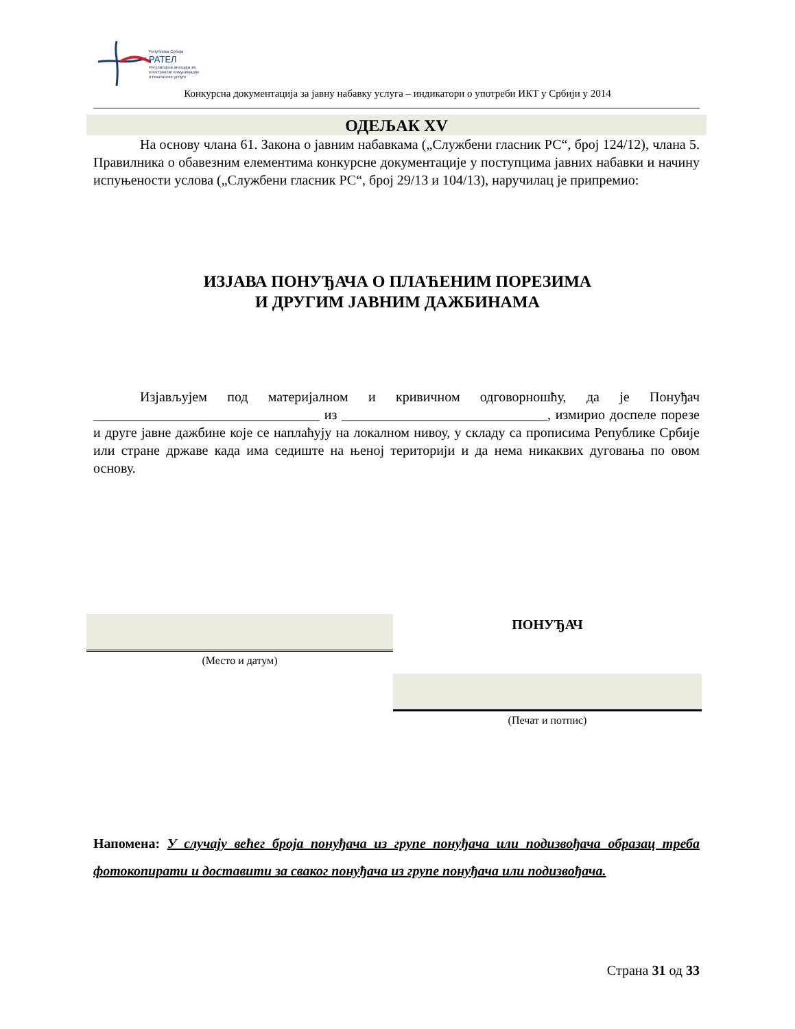Република Србија
РАТЕЛ
Регулаторна агенција за
електронске комуникације
и поштанске услуге
Конкурсна документација за јавну набавку услуга – индикатори о употреби ИКТ у Србији у 2014
ОДЕЉАК XV
На основу члана 61. Закона о јавним набавкама („Службени гласник РС“, број 124/12), члана 5. Правилника о обавезним елементима конкурсне документације у поступцима јавних набавки и начину испуњености услова („Службени гласник РС“, број 29/13 и 104/13), наручилац је припремио:
ИЗЈАВА ПОНУЂАЧА О ПЛАЋЕНИМ ПОРЕЗИМА
И ДРУГИМ ЈАВНИМ ДАЖБИНАМА
Изјављујем под материјалном и кривичном одговорношћу, да је Понуђач _________________________________ из ______________________________, измирио доспеле порезе и друге јавне дажбине које се наплаћују на локалном нивоу, у складу са прописима Републике Србије или стране државе када има седиште на њеној територији и да нема никаквих дуговања по овом основу.
(Место и датум)
ПОНУЂАЧ
(Печат и потпис)
Напомена: У случају већег броја понуђача из групе понуђача или подизвођача образац треба фотокопирати и доставити за сваког понуђача из групе понуђача или подизвођача.
Страна 31 од 33